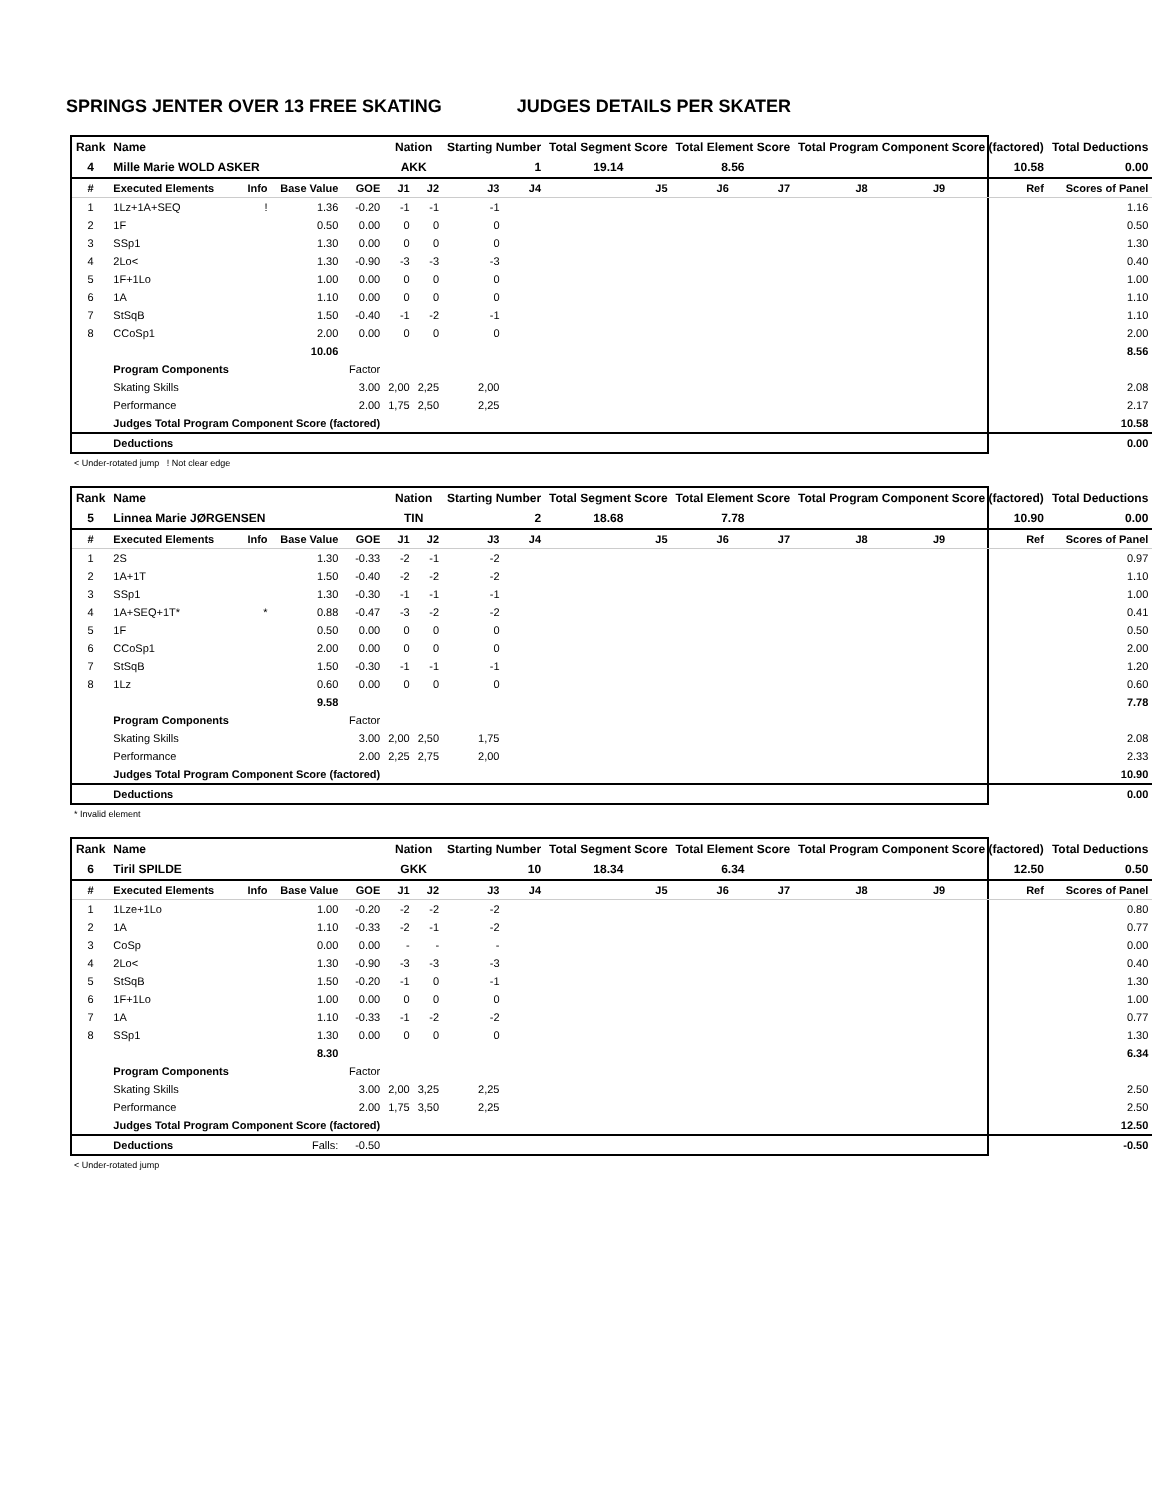SPRINGS JENTER OVER 13 FREE SKATING JUDGES DETAILS PER SKATER
| Rank | Name | | | | Nation | | Starting Number | | Total Segment Score | Total Element Score | | Total Program Component Score (factored) | | | Total Deductions |
| --- | --- | --- | --- | --- | --- | --- | --- | --- | --- | --- | --- | --- | --- | --- | --- |
| 4 | Mille Marie WOLD ASKER | | | | AKK | | 1 | | 19.14 | 8.56 | | 10.58 | | | 0.00 |
| # | Executed Elements | Info | Base Value | GOE | J1 | J2 | J3 | J4 | J5 | J6 | J7 | J8 | J9 | Ref | Scores of Panel |
| 1 | 1Lz+1A+SEQ | ! | 1.36 | -0.20 | -1 | -1 | -1 | | | | | | | | 1.16 |
| 2 | 1F | | 0.50 | 0.00 | 0 | 0 | 0 | | | | | | | | 0.50 |
| 3 | SSp1 | | 1.30 | 0.00 | 0 | 0 | 0 | | | | | | | | 1.30 |
| 4 | 2Lo< | | 1.30 | -0.90 | -3 | -3 | -3 | | | | | | | | 0.40 |
| 5 | 1F+1Lo | | 1.00 | 0.00 | 0 | 0 | 0 | | | | | | | | 1.00 |
| 6 | 1A | | 1.10 | 0.00 | 0 | 0 | 0 | | | | | | | | 1.10 |
| 7 | StSqB | | 1.50 | -0.40 | -1 | -2 | -1 | | | | | | | | 1.10 |
| 8 | CCoSp1 | | 2.00 | 0.00 | 0 | 0 | 0 | | | | | | | | 2.00 |
| | | | 10.06 | | | | | | | | | | | | 8.56 |
| | Program Components | | | Factor | | | | | | | | | | | |
| | Skating Skills | | | 3.00 | 2,00 | 2,25 | 2,00 | | | | | | | | 2.08 |
| | Performance | | | 2.00 | 1,75 | 2,50 | 2,25 | | | | | | | | 2.17 |
| | Judges Total Program Component Score (factored) | | | | | | | | | | | | | | 10.58 |
| | Deductions | | | | | | | | | | | | | | 0.00 |
< Under-rotated jump ! Not clear edge
| Rank | Name | | | | Nation | | Starting Number | | Total Segment Score | Total Element Score | | Total Program Component Score (factored) | | | Total Deductions |
| --- | --- | --- | --- | --- | --- | --- | --- | --- | --- | --- | --- | --- | --- | --- | --- |
| 5 | Linnea Marie JØRGENSEN | | | | TIN | | 2 | | 18.68 | 7.78 | | 10.90 | | | 0.00 |
| # | Executed Elements | Info | Base Value | GOE | J1 | J2 | J3 | J4 | J5 | J6 | J7 | J8 | J9 | Ref | Scores of Panel |
| 1 | 2S | | 1.30 | -0.33 | -2 | -1 | -2 | | | | | | | | 0.97 |
| 2 | 1A+1T | | 1.50 | -0.40 | -2 | -2 | -2 | | | | | | | | 1.10 |
| 3 | SSp1 | | 1.30 | -0.30 | -1 | -1 | -1 | | | | | | | | 1.00 |
| 4 | 1A+SEQ+1T* | * | 0.88 | -0.47 | -3 | -2 | -2 | | | | | | | | 0.41 |
| 5 | 1F | | 0.50 | 0.00 | 0 | 0 | 0 | | | | | | | | 0.50 |
| 6 | CCoSp1 | | 2.00 | 0.00 | 0 | 0 | 0 | | | | | | | | 2.00 |
| 7 | StSqB | | 1.50 | -0.30 | -1 | -1 | -1 | | | | | | | | 1.20 |
| 8 | 1Lz | | 0.60 | 0.00 | 0 | 0 | 0 | | | | | | | | 0.60 |
| | | | 9.58 | | | | | | | | | | | | 7.78 |
| | Program Components | | | Factor | | | | | | | | | | | |
| | Skating Skills | | | 3.00 | 2,00 | 2,50 | 1,75 | | | | | | | | 2.08 |
| | Performance | | | 2.00 | 2,25 | 2,75 | 2,00 | | | | | | | | 2.33 |
| | Judges Total Program Component Score (factored) | | | | | | | | | | | | | | 10.90 |
| | Deductions | | | | | | | | | | | | | | 0.00 |
* Invalid element
| Rank | Name | | | | Nation | | Starting Number | | Total Segment Score | Total Element Score | | Total Program Component Score (factored) | | | Total Deductions |
| --- | --- | --- | --- | --- | --- | --- | --- | --- | --- | --- | --- | --- | --- | --- | --- |
| 6 | Tiril SPILDE | | | | GKK | | 10 | | 18.34 | 6.34 | | 12.50 | | | 0.50 |
| # | Executed Elements | Info | Base Value | GOE | J1 | J2 | J3 | J4 | J5 | J6 | J7 | J8 | J9 | Ref | Scores of Panel |
| 1 | 1Lze+1Lo | | 1.00 | -0.20 | -2 | -2 | -2 | | | | | | | | 0.80 |
| 2 | 1A | | 1.10 | -0.33 | -2 | -1 | -2 | | | | | | | | 0.77 |
| 3 | CoSp | | 0.00 | 0.00 | - | - | - | | | | | | | | 0.00 |
| 4 | 2Lo< | | 1.30 | -0.90 | -3 | -3 | -3 | | | | | | | | 0.40 |
| 5 | StSqB | | 1.50 | -0.20 | -1 | 0 | -1 | | | | | | | | 1.30 |
| 6 | 1F+1Lo | | 1.00 | 0.00 | 0 | 0 | 0 | | | | | | | | 1.00 |
| 7 | 1A | | 1.10 | -0.33 | -1 | -2 | -2 | | | | | | | | 0.77 |
| 8 | SSp1 | | 1.30 | 0.00 | 0 | 0 | 0 | | | | | | | | 1.30 |
| | | | 8.30 | | | | | | | | | | | | 6.34 |
| | Program Components | | | Factor | | | | | | | | | | | |
| | Skating Skills | | | 3.00 | 2,00 | 3,25 | 2,25 | | | | | | | | 2.50 |
| | Performance | | | 2.00 | 1,75 | 3,50 | 2,25 | | | | | | | | 2.50 |
| | Judges Total Program Component Score (factored) | | | | | | | | | | | | | | 12.50 |
| | Deductions | | Falls: | -0.50 | | | | | | | | | | | -0.50 |
< Under-rotated jump